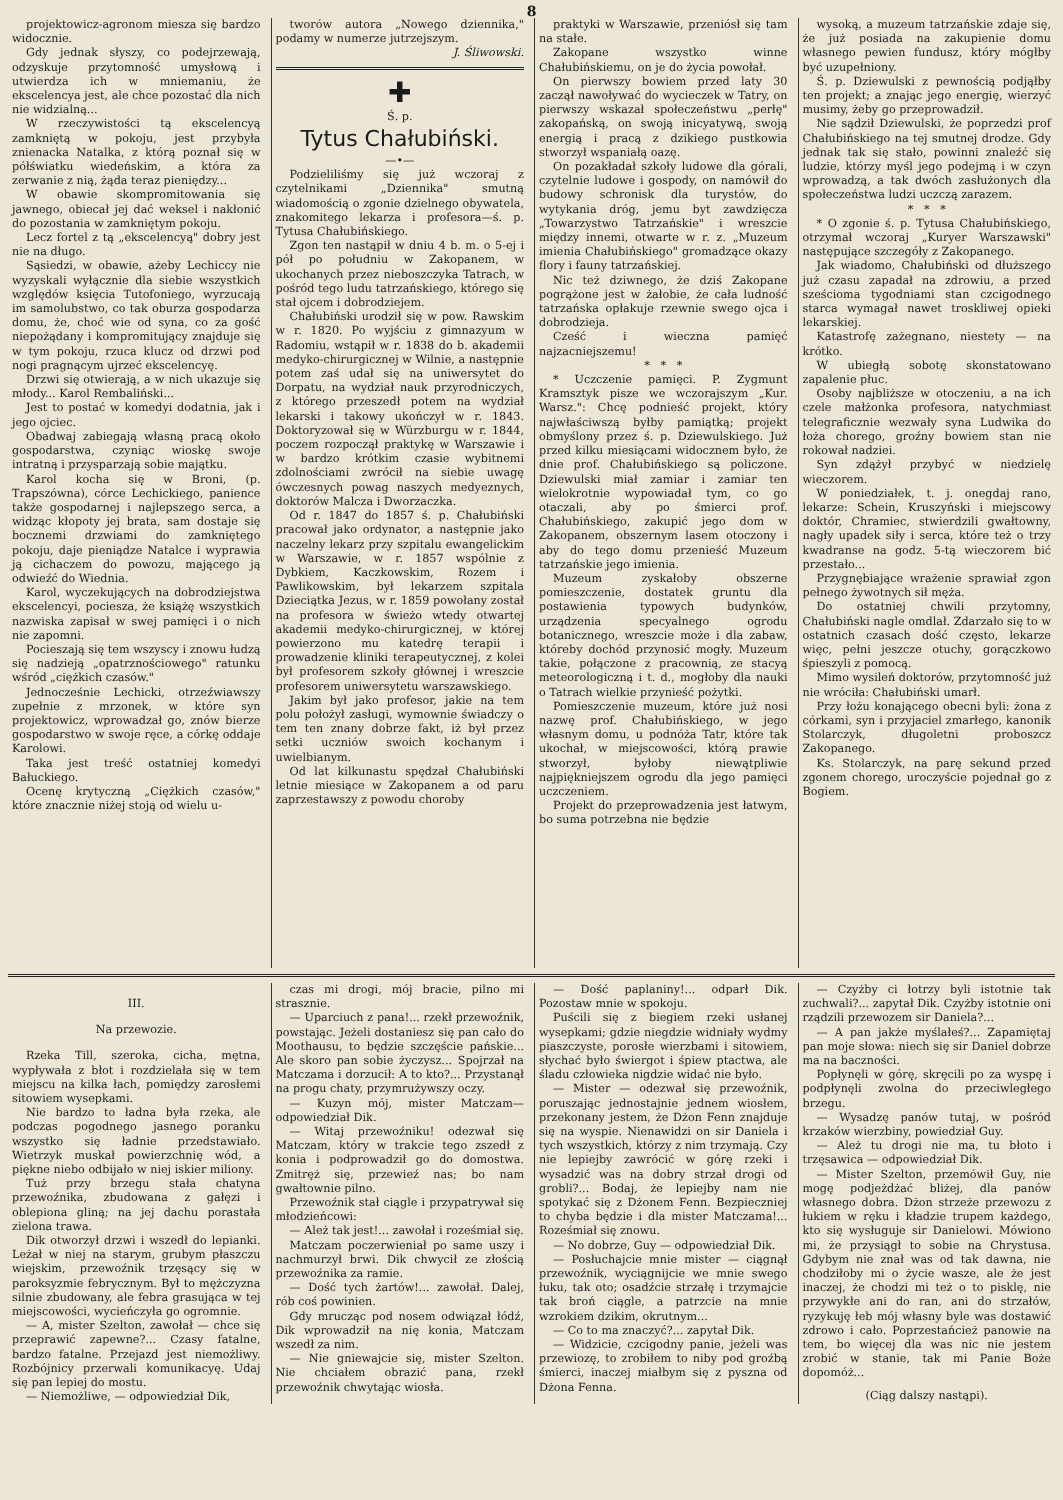8
projektowicz-agronom miesza się bardzo widocznie.
Gdy jednak słyszy, co podejrzewają, odzyskuje przytomność umysłową i utwierdza ich w mniemaniu, że ekscelencya jest, ale chce pozostać dla nich nie widzialną...
W rzeczywistości tą ekscelencyą zamkniętą w pokoju, jest przybyła znienacka Natalka, z którą poznał się w półświatku wiedeńskim, a która za zerwanie z nią, żąda teraz pieniędzy...
W obawie skompromitowania się jawnego, obiecał jej dać weksel i nakłonić do pozostania w zamkniętym pokoju.
Lecz fortel z tą „ekscelencyą" dobry jest nie na długo.
Sąsiedzi, w obawie, ażeby Lechiccy nie wyzyskali wyłącznie dla siebie wszystkich względów księcia Tutofoniego, wyrzucają im samolubstwo, co tak oburza gospodarza domu, że, choć wie od syna, co za gość niepożądany i kompromitujący znajduje się w tym pokoju, rzuca klucz od drzwi pod nogi pragnącym ujrzeć ekscelencyę.
Drzwi się otwierają, a w nich ukazuje się młody... Karol Rembaliński...
Jest to postać w komedyi dodatnia, jak i jego ojciec.
Obadwaj zabiegają własną pracą około gospodarstwa, czyniąc wioskę swoje intratną i przysparzają sobie majątku.
Karol kocha się w Broni, (p. Trapszówna), córce Lechickiego, panience także gospodarnej i najlepszego serca, a widząc kłopoty jej brata, sam dostaje się bocznemi drzwiami do zamkniętego pokoju, daje pieniądze Natalce i wyprawia ją cichaczem do powozu, mającego ją odwieźć do Wiednia.
Karol, wyczekujących na dobrodziejstwa ekscelencyi, pociesza, że książę wszystkich nazwiska zapisał w swej pamięci i o nich nie zapomni.
Pocieszają się tem wszyscy i znowu łudzą się nadzieją „opatrznościowego" ratunku wśród „ciężkich czasów."
Jednocześnie Lechicki, otrzeźwiawszy zupełnie z mrzonek, w które syn projektowicz, wprowadzał go, znów bierze gospodarstwo w swoje ręce, a córkę oddaje Karolowi.
Taka jest treść ostatniej komedyi Bałuckiego.
Ocenę krytyczną „Ciężkich czasów," które znacznie niżej stoją od wielu u-
tworów autora „Nowego dziennika," podamy w numerze jutrzejszym.
J. Śliwowski.
✚
Ś. p.
Tytus Chałubiński.
—•—
Podzieliliśmy się już wczoraj z czytelnikami „Dziennika" smutną wiadomością o zgonie dzielnego obywatela, znakomitego lekarza i profesora—ś. p. Tytusa Chałubińskiego.
Zgon ten nastąpił w dniu 4 b. m. o 5-ej i pół po południu w Zakopanem, w ukochanych przez nieboszczyka Tatrach, w pośród tego ludu tatrzańskiego, którego się stał ojcem i dobrodziejem.
Chałubiński urodził się w pow. Rawskim w r. 1820. Po wyjściu z gimnazyum w Radomiu, wstąpił w r. 1838 do b. akademii medyko-chirurgicznej w Wilnie, a następnie potem zaś udał się na uniwersytet do Dorpatu, na wydział nauk przyrodniczych, z którego przeszedł potem na wydział lekarski i takowy ukończył w r. 1843. Doktoryzował się w Würzburgu w r. 1844, poczem rozpoczął praktykę w Warszawie i w bardzo krótkim czasie wybitnemi zdolnościami zwrócił na siebie uwagę ówczesnych powag naszych medyeznych, doktorów Malcza i Dworzaczka.
Od r. 1847 do 1857 ś. p. Chałubiński pracował jako ordynator, a następnie jako naczelny lekarz przy szpitalu ewangelickim w Warszawie, w r. 1857 wspólnie z Dybkiem, Kaczkowskim, Rozem i Pawlikowskim, był lekarzem szpitala Dzieciątka Jezus, w r. 1859 powołany został na profesora w świeżo wtedy otwartej akademii medyko-chirurgicznej, w której powierzono mu katedrę terapii i prowadzenie kliniki terapeutycznej, z kolei był profesorem szkoły głównej i wreszcie profesorem uniwersytetu warszawskiego.
Jakim był jako profesor, jakie na tem polu położył zasługi, wymownie świadczy o tem ten znany dobrze fakt, iż był przez setki uczniów swoich kochanym i uwielbianym.
Od lat kilkunastu spędzał Chałubiński letnie miesiące w Zakopanem a od paru zaprzestawszy z powodu choroby
praktyki w Warszawie, przeniósł się tam na stałe.
Zakopane wszystko winne Chałubińskiemu, on je do życia powołał.
On pierwszy bowiem przed laty 30 zaczął nawoływać do wycieczek w Tatry, on pierwszy wskazał społeczeństwu „perłę" zakopańską, on swoją inicyatywą, swoją energią i pracą z dzikiego pustkowia stworzył wspaniałą oazę.
On pozakładał szkoły ludowe dla górali, czytelnie ludowe i gospody, on namówił do budowy schronisk dla turystów, do wytykania dróg, jemu byt zawdzięcza „Towarzystwo Tatrzańskie" i wreszcie między innemi, otwarte w r. z. „Muzeum imienia Chałubińskiego" gromadzące okazy flory i fauny tatrzańskiej.
Nic też dziwnego, że dziś Zakopane pogrążone jest w żałobie, że cała ludność tatrzańska opłakuje rzewnie swego ojca i dobrodzieja.
Cześć i wieczna pamięć najzacniejszemu!
* * *
* Uczczenie pamięci. P. Zygmunt Kramsztyk pisze we wczorajszym „Kur. Warsz.": Chcę podnieść projekt, który najwłaściwszą byłby pamiątką; projekt obmyślony przez ś. p. Dziewulskiego. Już przed kilku miesiącami widocznem było, że dnie prof. Chałubińskiego są policzone. Dziewulski miał zamiar i zamiar ten wielokrotnie wypowiadał tym, co go otaczali, aby po śmierci prof. Chałubińskiego, zakupić jego dom w Zakopanem, obszernym lasem otoczony i aby do tego domu przenieść Muzeum tatrzańskie jego imienia.
Muzeum zyskałoby obszerne pomieszczenie, dostatek gruntu dla postawienia typowych budynków, urządzenia specyalnego ogrodu botanicznego, wreszcie może i dla zabaw, któreby dochód przynosić mogły. Muzeum takie, połączone z pracownią, ze stacyą meteorologiczną i t. d., mogłoby dla nauki o Tatrach wielkie przynieść pożytki.
Pomieszczenie muzeum, które już nosi nazwę prof. Chałubińskiego, w jego własnym domu, u podnóża Tatr, które tak ukochał, w miejscowości, którą prawie stworzył, byłoby niewątpliwie najpiękniejszem ogrodu dla jego pamięci uczczeniem.
Projekt do przeprowadzenia jest łatwym, bo suma potrzebna nie będzie
wysoką, a muzeum tatrzańskie zdaje się, że już posiada na zakupienie domu własnego pewien fundusz, który mógłby być uzupełniony.
Ś. p. Dziewulski z pewnością podjąłby ten projekt; a znając jego energię, wierzyć musimy, żeby go przeprowadził.
Nie sądził Dziewulski, że poprzedzi prof Chałubińskiego na tej smutnej drodze. Gdy jednak tak się stało, powinni znaleźć się ludzie, którzy myśl jego podejmą i w czyn wprowadzą, a tak dwóch zasłużonych dla społeczeństwa ludzi uczczą zarazem.
* * *
* O zgonie ś. p. Tytusa Chałubińskiego, otrzymał wczoraj „Kuryer Warszawski" następujące szczegóły z Zakopanego.
Jak wiadomo, Chałubiński od dłuższego już czasu zapadał na zdrowiu, a przed sześcioma tygodniami stan czcigodnego starca wymagał nawet troskliwej opieki lekarskiej.
Katastrofę zażegnano, niestety — na krótko.
W ubiegłą sobotę skonstatowano zapalenie płuc.
Osoby najbliższe w otoczeniu, a na ich czele małżonka profesora, natychmiast telegraficznie wezwały syna Ludwika do łoża chorego, groźny bowiem stan nie rokował nadziei.
Syn zdążył przybyć w niedzielę wieczorem.
W poniedziałek, t. j. onegdaj rano, lekarze: Schein, Kruszyński i miejscowy doktór, Chramiec, stwierdzili gwałtowny, nagły upadek siły i serca, które też o trzy kwadranse na godz. 5-tą wieczorem bić przestało...
Przygnębiające wrażenie sprawiał zgon pełnego żywotnych sił męża.
Do ostatniej chwili przytomny, Chałubiński nagle omdlał. Zdarzało się to w ostatnich czasach dość często, lekarze więc, pełni jeszcze otuchy, gorączkowo śpieszyli z pomocą.
Mimo wysileń doktorów, przytomność już nie wróciła: Chałubiński umarł.
Przy łożu konającego obecni byli: żona z córkami, syn i przyjaciel zmarłego, kanonik Stolarczyk, długoletni proboszcz Zakopanego.
Ks. Stolarczyk, na parę sekund przed zgonem chorego, uroczyście pojednał go z Bogiem.
III.
Na przewozie.
Rzeka Till, szeroka, cicha, mętna, wypływała z błot i rozdzielała się w tem miejscu na kilka łach, pomiędzy zarosłemi sitowiem wysepkami.
Nie bardzo to ładna była rzeka, ale podczas pogodnego jasnego poranku wszystko się ładnie przedstawiało. Wietrzyk muskał powierzchnię wód, a piękne niebo odbijało w niej iskier miliony.
Tuż przy brzegu stała chatyna przewoźnika, zbudowana z gałęzi i oblepiona gliną; na jej dachu porastała zielona trawa.
Dik otworzył drzwi i wszedł do lepianki. Leżał w niej na starym, grubym płaszczu wiejskim, przewoźnik trzęsący się w paroksyzmie febrycznym. Był to mężczyzna silnie zbudowany, ale febra grasująca w tej miejscowości, wycieńczyła go ogromnie.
— A, mister Szelton, zawołał — chce się przeprawić zapewne?... Czasy fatalne, bardzo fatalne. Przejazd jest niemożliwy. Rozbójnicy przerwali komunikacyę. Udaj się pan lepiej do mostu.
— Niemożliwe, — odpowiedział Dik,
czas mi drogi, mój bracie, pilno mi strasznie.
— Uparciuch z pana!... rzekł przewoźnik, powstając. Jeżeli dostaniesz się pan cało do Moothausu, to będzie szczęście pańskie... Ale skoro pan sobie życzysz... Spojrzał na Matczama i dorzucił: A to kto?... Przystanął na progu chaty, przymrużywszy oczy.
— Kuzyn mój, mister Matczam—odpowiedział Dik.
— Witaj przewoźniku! odezwał się Matczam, który w trakcie tego zszedł z konia i podprowadził go do domostwa. Zmitręż się, przewieź nas; bo nam gwałtownie pilno.
Przewoźnik stał ciągle i przypatrywał się młodzieńcowi:
— Ależ tak jest!... zawołał i roześmiał się.
Matczam poczerwieniał po same uszy i nachmurzył brwi. Dik chwycił ze złością przewoźnika za ramie.
— Dość tych żartów!... zawołał. Dalej, rób coś powinien.
Gdy mrucząc pod nosem odwiązał łódź, Dik wprowadził na nię konia, Matczam wszedł za nim.
— Nie gniewajcie się, mister Szelton. Nie chciałem obrazić pana, rzekł przewoźnik chwytając wiosła.
— Dość paplaniny!... odparł Dik. Pozostaw mnie w spokoju.
Puścili się z biegiem rzeki usłanej wysepkami; gdzie niegdzie widniały wydmy piaszczyste, porosłe wierzbami i sitowiem, słychać było świergot i śpiew ptactwa, ale śladu człowieka nigdzie widać nie było.
— Mister — odezwał się przewoźnik, poruszając jednostajnie jednem wiosłem, przekonany jestem, że Dżon Fenn znajduje się na wyspie. Nienawidzi on sir Daniela i tych wszystkich, którzy z nim trzymają. Czy nie lepiejby zawrócić w górę rzeki i wysadzić was na dobry strzał drogi od grobli?... Bodaj, że lepiejby nam nie spotykać się z Dżonem Fenn. Bezpieczniej to chyba będzie i dla mister Matczama!... Roześmiał się znowu.
— No dobrze, Guy — odpowiedział Dik.
— Posłuchajcie mnie mister — ciągnął przewoźnik, wyciągnijcie we mnie swego łuku, tak oto; osadźcie strzałę i trzymajcie tak broń ciągle, a patrzcie na mnie wzrokiem dzikim, okrutnym...
— Co to ma znaczyć?... zapytał Dik.
— Widzicie, czcigodny panie, jeżeli was przewiozę, to zrobiłem to niby pod groźbą śmierci, inaczej miałbym się z pyszna od Dżona Fenna.
— Czyżby ci łotrzy byli istotnie tak zuchwali?... zapytał Dik. Czyżby istotnie oni rządzili przewozem sir Daniela?...
— A pan jakże myślałeś?... Zapamiętaj pan moje słowa: niech się sir Daniel dobrze ma na baczności.
Popłynęli w górę, skręcili po za wyspę i podpłynęli zwolna do przeciwległego brzegu.
— Wysadzę panów tutaj, w pośród krzaków wierzbiny, powiedział Guy.
— Ależ tu drogi nie ma, tu błoto i trzęsawica — odpowiedział Dik.
— Mister Szelton, przemówił Guy, nie mogę podjeżdżać bliżej, dla panów własnego dobra. Dżon strzeże przewozu z łukiem w ręku i kładzie trupem każdego, kto się wysługuje sir Danielowi. Mówiono mi, że przysiągł to sobie na Chrystusa. Gdybym nie znał was od tak dawna, nie chodziłoby mi o życie wasze, ale że jest inaczej, że chodzi mi też o to pisklę, nie przywykłe ani do ran, ani do strzałów, ryzykuję łeb mój własny byle was dostawić zdrowo i cało. Poprzestańcież panowie na tem, bo więcej dla was nic nie jestem zrobić w stanie, tak mi Panie Boże dopomóż...
(Ciąg dalszy nastąpi).